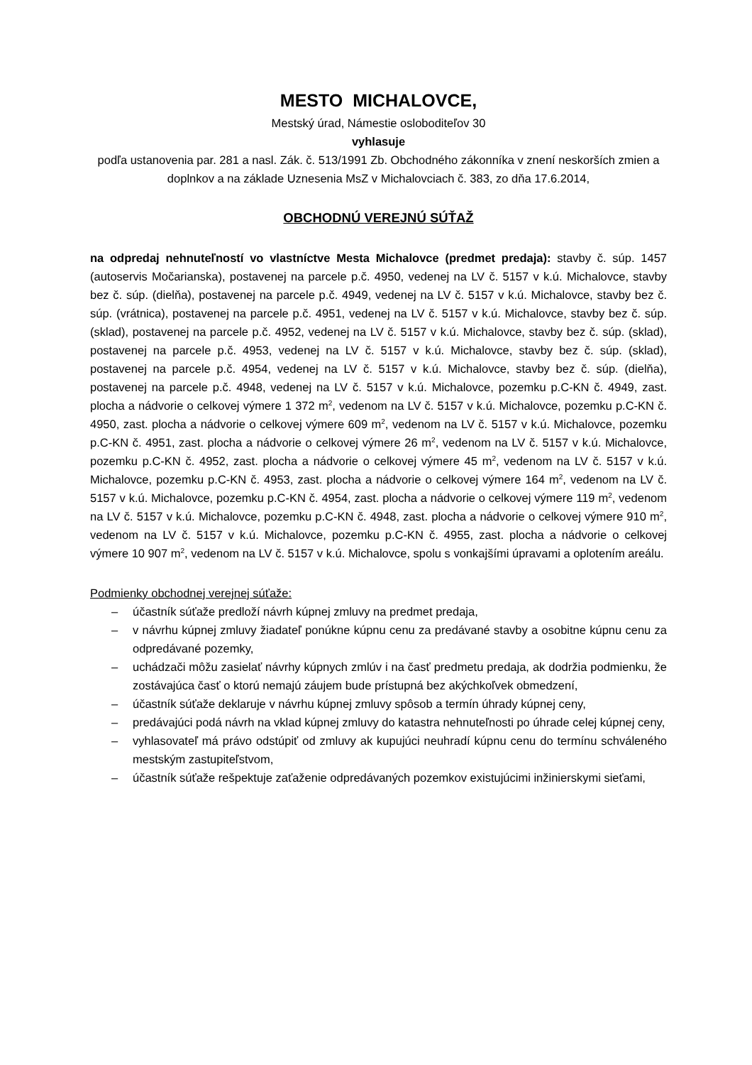MESTO MICHALOVCE,
Mestský úrad, Námestie osloboditeľov 30
vyhlasuje
podľa ustanovenia par. 281 a nasl. Zák. č. 513/1991 Zb. Obchodného zákonníka v znení neskorších zmien a doplnkov a na základe Uznesenia MsZ v Michalovciach č. 383, zo dňa 17.6.2014,
OBCHODNÚ VEREJNÚ SÚŤAŽ
na odpredaj nehnuteľností vo vlastníctve Mesta Michalovce (predmet predaja): stavby č. súp. 1457 (autoservis Močarianska), postavenej na parcele p.č. 4950, vedenej na LV č. 5157 v k.ú. Michalovce, stavby bez č. súp. (dielňa), postavenej na parcele p.č. 4949, vedenej na LV č. 5157 v k.ú. Michalovce, stavby bez č. súp. (vrátnica), postavenej na parcele p.č. 4951, vedenej na LV č. 5157 v k.ú. Michalovce, stavby bez č. súp. (sklad), postavenej na parcele p.č. 4952, vedenej na LV č. 5157 v k.ú. Michalovce, stavby bez č. súp. (sklad), postavenej na parcele p.č. 4953, vedenej na LV č. 5157 v k.ú. Michalovce, stavby bez č. súp. (sklad), postavenej na parcele p.č. 4954, vedenej na LV č. 5157 v k.ú. Michalovce, stavby bez č. súp. (dielňa), postavenej na parcele p.č. 4948, vedenej na LV č. 5157 v k.ú. Michalovce, pozemku p.C-KN č. 4949, zast. plocha a nádvorie o celkovej výmere 1 372 m<sup>2</sup>, vedenom na LV č. 5157 v k.ú. Michalovce, pozemku p.C-KN č. 4950, zast. plocha a nádvorie o celkovej výmere 609 m<sup>2</sup>, vedenom na LV č. 5157 v k.ú. Michalovce, pozemku p.C-KN č. 4951, zast. plocha a nádvorie o celkovej výmere 26 m<sup>2</sup>, vedenom na LV č. 5157 v k.ú. Michalovce, pozemku p.C-KN č. 4952, zast. plocha a nádvorie o celkovej výmere 45 m<sup>2</sup>, vedenom na LV č. 5157 v k.ú. Michalovce, pozemku p.C-KN č. 4953, zast. plocha a nádvorie o celkovej výmere 164 m<sup>2</sup>, vedenom na LV č. 5157 v k.ú. Michalovce, pozemku p.C-KN č. 4954, zast. plocha a nádvorie o celkovej výmere 119 m<sup>2</sup>, vedenom na LV č. 5157 v k.ú. Michalovce, pozemku p.C-KN č. 4948, zast. plocha a nádvorie o celkovej výmere 910 m<sup>2</sup>, vedenom na LV č. 5157 v k.ú. Michalovce, pozemku p.C-KN č. 4955, zast. plocha a nádvorie o celkovej výmere 10 907 m<sup>2</sup>, vedenom na LV č. 5157 v k.ú. Michalovce, spolu s vonkajšími úpravami a oplotením areálu.
Podmienky obchodnej verejnej súťaže:
– účastník súťaže predloží návrh kúpnej zmluvy na predmet predaja,
– v návrhu kúpnej zmluvy žiadateľ ponúkne kúpnu cenu za predávané stavby a osobitne kúpnu cenu za odpredávané pozemky,
– uchádzači môžu zasielať návrhy kúpnych zmlúv i na časť predmetu predaja, ak dodržia podmienku, že zostávajúca časť o ktorú nemajú záujem bude prístupná bez akýchkoľvek obmedzení,
– účastník súťaže deklaruje v návrhu kúpnej zmluvy spôsob a termín úhrady kúpnej ceny,
– predávajúci podá návrh na vklad kúpnej zmluvy do katastra nehnuteľnosti po úhrade celej kúpnej ceny,
– vyhlasovateľ má právo odstúpiť od zmluvy ak kupujúci neuhradí kúpnu cenu do termínu schváleného mestským zastupiteľstvom,
– účastník súťaže rešpektuje zaťaženie odpredávaných pozemkov existujúcimi inžinierskymi sieťami,